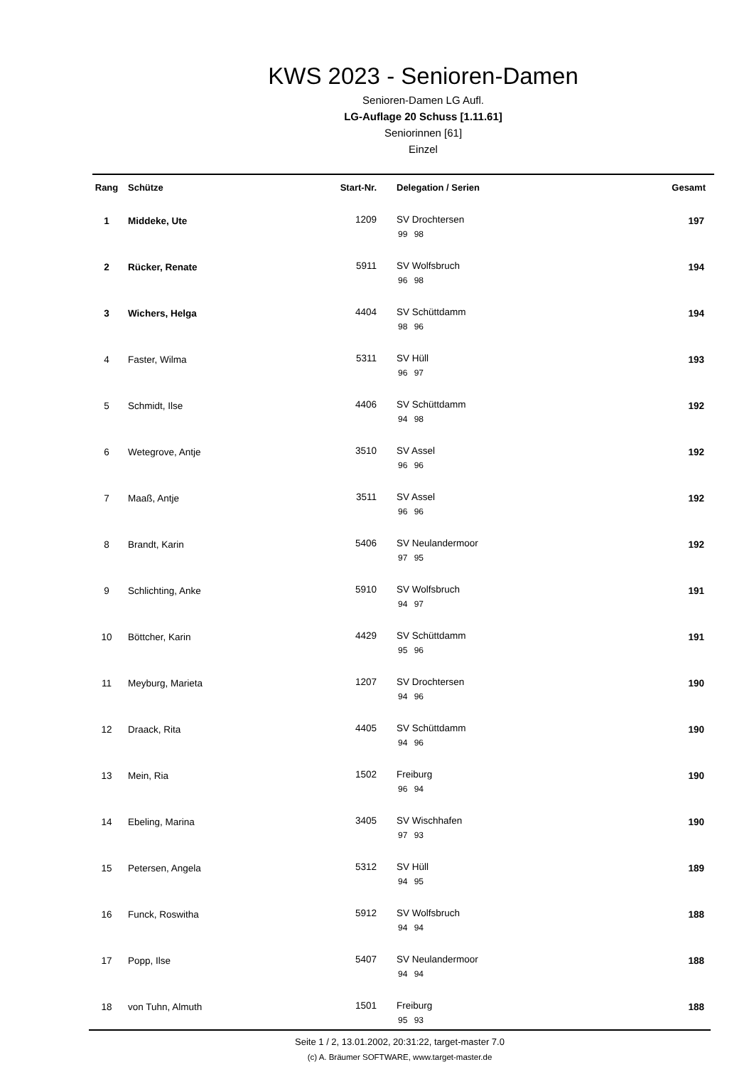KWS 2023 - Senioren-Damen
Senioren-Damen LG Aufl.
LG-Auflage 20 Schuss [1.11.61]
Seniorinnen [61]
Einzel
| Rang | Schütze | Start-Nr. | Delegation / Serien | Gesamt |
| --- | --- | --- | --- | --- |
| 1 | Middeke, Ute | 1209 | SV Drochtersen 99 98 | 197 |
| 2 | Rücker, Renate | 5911 | SV Wolfsbruch 96 98 | 194 |
| 3 | Wichers, Helga | 4404 | SV Schüttdamm 98 96 | 194 |
| 4 | Faster, Wilma | 5311 | SV Hüll 96 97 | 193 |
| 5 | Schmidt, Ilse | 4406 | SV Schüttdamm 94 98 | 192 |
| 6 | Wetegrove, Antje | 3510 | SV Assel 96 96 | 192 |
| 7 | Maaß, Antje | 3511 | SV Assel 96 96 | 192 |
| 8 | Brandt, Karin | 5406 | SV Neulandermoor 97 95 | 192 |
| 9 | Schlichting, Anke | 5910 | SV Wolfsbruch 94 97 | 191 |
| 10 | Böttcher, Karin | 4429 | SV Schüttdamm 95 96 | 191 |
| 11 | Meyburg, Marieta | 1207 | SV Drochtersen 94 96 | 190 |
| 12 | Draack, Rita | 4405 | SV Schüttdamm 94 96 | 190 |
| 13 | Mein, Ria | 1502 | Freiburg 96 94 | 190 |
| 14 | Ebeling, Marina | 3405 | SV Wischhafen 97 93 | 190 |
| 15 | Petersen, Angela | 5312 | SV Hüll 94 95 | 189 |
| 16 | Funck, Roswitha | 5912 | SV Wolfsbruch 94 94 | 188 |
| 17 | Popp, Ilse | 5407 | SV Neulandermoor 94 94 | 188 |
| 18 | von Tuhn, Almuth | 1501 | Freiburg 95 93 | 188 |
Seite 1 / 2, 13.01.2002, 20:31:22, target-master 7.0
(c) A. Bräumer SOFTWARE, www.target-master.de